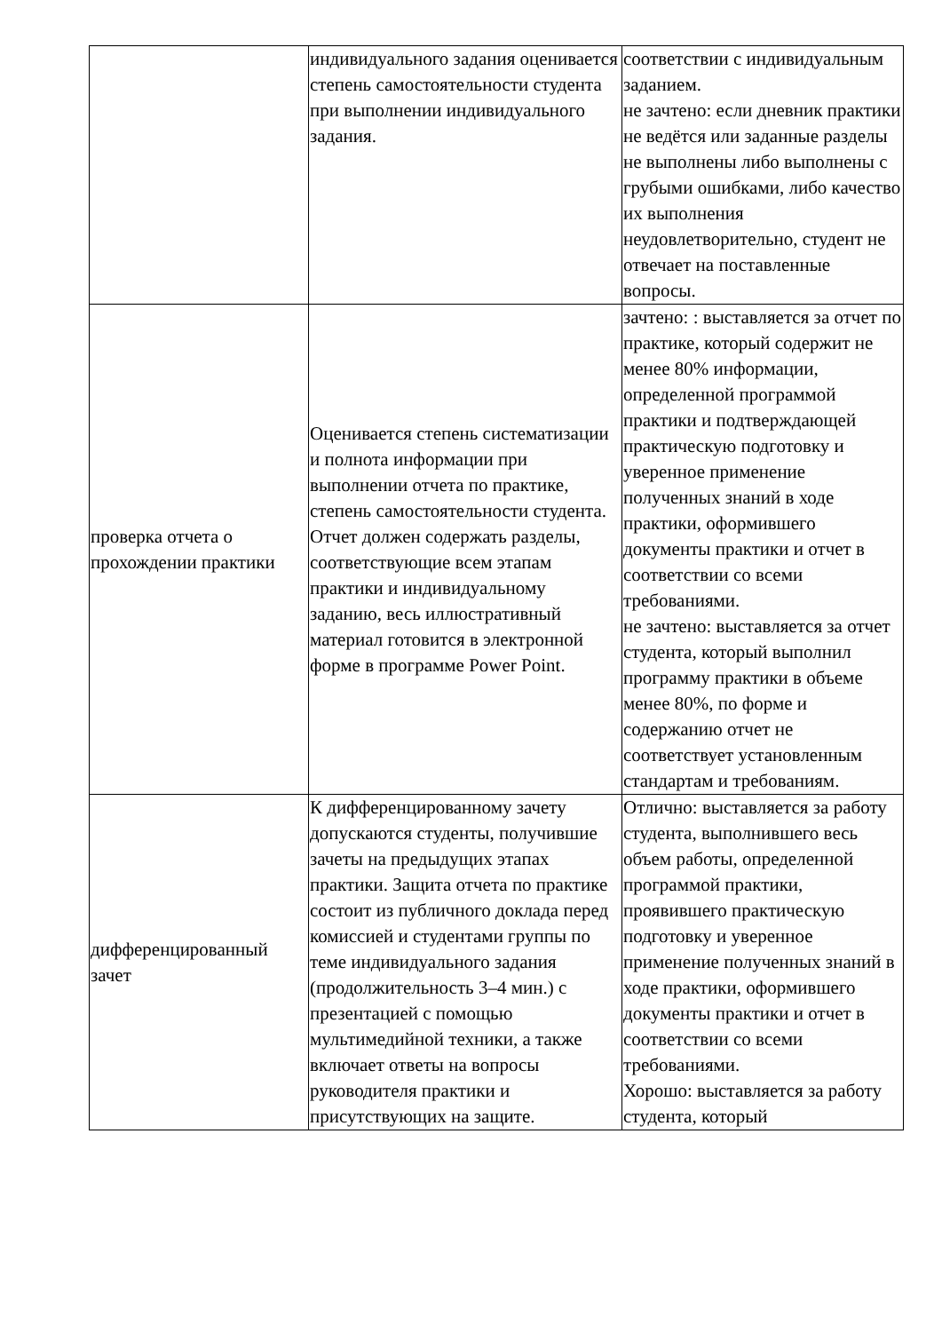| | индивидуального задания оценивается степень самостоятельности студента при выполнении индивидуального задания. | соответствии с индивидуальным заданием. не зачтено: если дневник практики не ведётся или заданные разделы не выполнены либо выполнены с грубыми ошибками, либо качество их выполнения неудовлетворительно, студент не отвечает на поставленные вопросы. |
| проверка отчета о прохождении практики | Оценивается степень систематизации и полнота информации при выполнении отчета по практике, степень самостоятельности студента. Отчет должен содержать разделы, соответствующие всем этапам практики и индивидуальному заданию, весь иллюстративный материал готовится в электронной форме в программе Power Point. | зачтено: : выставляется за отчет по практике, который содержит не менее 80% информации, определенной программой практики и подтверждающей практическую подготовку и уверенное применение полученных знаний в ходе практики, оформившего документы практики и отчет в соответствии со всеми требованиями. не зачтено: выставляется за отчет студента, который выполнил программу практики в объеме менее 80%, по форме и содержанию отчет не соответствует установленным стандартам и требованиям. |
| дифференцированный зачет | К дифференцированному зачету допускаются студенты, получившие зачеты на предыдущих этапах практики. Защита отчета по практике состоит из публичного доклада перед комиссией и студентами группы по теме индивидуального задания (продолжительность 3–4 мин.) с презентацией с помощью мультимедийной техники, а также включает ответы на вопросы руководителя практики и присутствующих на защите. | Отлично: выставляется за работу студента, выполнившего весь объем работы, определенной программой практики, проявившего практическую подготовку и уверенное применение полученных знаний в ходе практики, оформившего документы практики и отчет в соответствии со всеми требованиями. Хорошо: выставляется за работу студента, который |